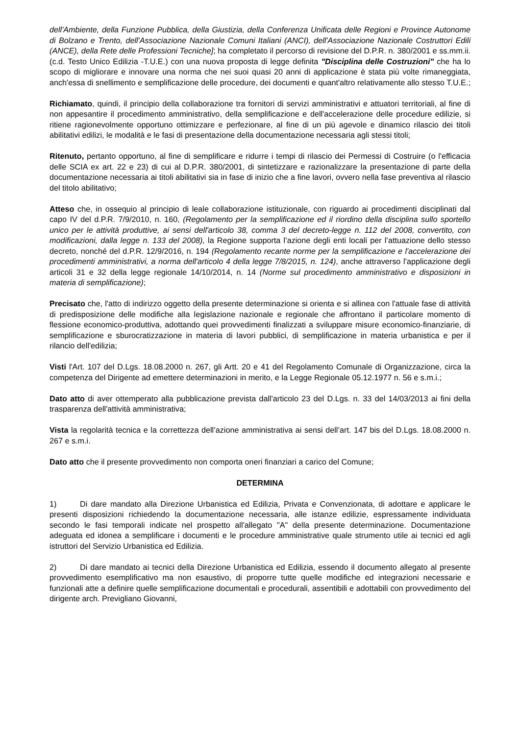dell'Ambiente, della Funzione Pubblica, della Giustizia, della Conferenza Unificata delle Regioni e Province Autonome di Bolzano e Trento, dell'Associazione Nazionale Comuni Italiani (ANCI), dell'Associazione Nazionale Costruttori Edili (ANCE), della Rete delle Professioni Tecniche]; ha completato il percorso di revisione del D.P.R. n. 380/2001 e ss.mm.ii. (c.d. Testo Unico Edilizia -T.U.E.) con una nuova proposta di legge definita "Disciplina delle Costruzioni" che ha lo scopo di migliorare e innovare una norma che nei suoi quasi 20 anni di applicazione è stata più volte rimaneggiata, anch'essa di snellimento e semplificazione delle procedure, dei documenti e quant'altro relativamente allo stesso T.U.E.;
Richiamato, quindi, il principio della collaborazione tra fornitori di servizi amministrativi e attuatori territoriali, al fine di non appesantire il procedimento amministrativo, della semplificazione e dell'accelerazione delle procedure edilizie, si ritiene ragionevolmente opportuno ottimizzare e perfezionare, al fine di un più agevole e dinamico rilascio dei titoli abilitativi edilizi, le modalità e le fasi di presentazione della documentazione necessaria agli stessi titoli;
Ritenuto, pertanto opportuno, al fine di semplificare e ridurre i tempi di rilascio dei Permessi di Costruire (o l'efficacia delle SCIA ex art. 22 e 23) di cui al D.P.R. 380/2001, di sintetizzare e razionalizzare la presentazione di parte della documentazione necessaria ai titoli abilitativi sia in fase di inizio che a fine lavori, ovvero nella fase preventiva al rilascio del titolo abilitativo;
Atteso che, in ossequio al principio di leale collaborazione istituzionale, con riguardo ai procedimenti disciplinati dal capo IV del d.P.R. 7/9/2010, n. 160, (Regolamento per la semplificazione ed il riordino della disciplina sullo sportello unico per le attività produttive, ai sensi dell'articolo 38, comma 3 del decreto-legge n. 112 del 2008, convertito, con modificazioni, dalla legge n. 133 del 2008), la Regione supporta l’azione degli enti locali per l’attuazione dello stesso decreto, nonché del d.P.R. 12/9/2016, n. 194 (Regolamento recante norme per la semplificazione e l'accelerazione dei procedimenti amministrativi, a norma dell'articolo 4 della legge 7/8/2015, n. 124), anche attraverso l’applicazione degli articoli 31 e 32 della legge regionale 14/10/2014, n. 14 (Norme sul procedimento amministrativo e disposizioni in materia di semplificazione);
Precisato che, l'atto di indirizzo oggetto della presente determinazione si orienta e si allinea con l'attuale fase di attività di predisposizione delle modifiche alla legislazione nazionale e regionale che affrontano il particolare momento di flessione economico-produttiva, adottando quei provvedimenti finalizzati a sviluppare misure economico-finanziarie, di semplificazione e sburocratizzazione in materia di lavori pubblici, di semplificazione in materia urbanistica e per il rilancio dell'edilizia;
Visti l'Art. 107 del D.Lgs. 18.08.2000 n. 267, gli Artt. 20 e 41 del Regolamento Comunale di Organizzazione, circa la competenza del Dirigente ad emettere determinazioni in merito, e la Legge Regionale 05.12.1977 n. 56 e s.m.i.;
Dato atto di aver ottemperato alla pubblicazione prevista dall'articolo 23 del D.Lgs. n. 33 del 14/03/2013 ai fini della trasparenza dell'attività amministrativa;
Vista la regolarità tecnica e la correttezza dell’azione amministrativa ai sensi dell’art. 147 bis del D.Lgs. 18.08.2000 n. 267 e s.m.i.
Dato atto che il presente provvedimento non comporta oneri finanziari a carico del Comune;
DETERMINA
1) Di dare mandato alla Direzione Urbanistica ed Edilizia, Privata e Convenzionata, di adottare e applicare le presenti disposizioni richiedendo la documentazione necessaria, alle istanze edilizie, espressamente individuata secondo le fasi temporali indicate nel prospetto all'allegato "A" della presente determinazione. Documentazione adeguata ed idonea a semplificare i documenti e le procedure amministrative quale strumento utile ai tecnici ed agli istruttori del Servizio Urbanistica ed Edilizia.
2) Di dare mandato ai tecnici della Direzione Urbanistica ed Edilizia, essendo il documento allegato al presente provvedimento esemplificativo ma non esaustivo, di proporre tutte quelle modifiche ed integrazioni necessarie e funzionali atte a definire quelle semplificazione documentali e procedurali, assentibili e adottabili con provvedimento del dirigente arch. Previgliano Giovanni,